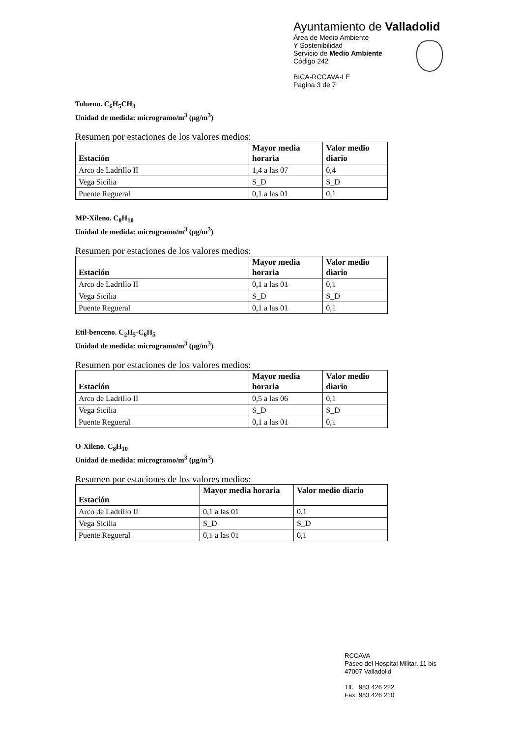Ayuntamiento de Valladolid
Área de Medio Ambiente
Y Sostenibilidad
Servicio de Medio Ambiente
Código 242
BICA-RCCAVA-LE
Página 3 de 7
Tolueno. C<sub>6</sub>H<sub>5</sub>CH<sub>3</sub>
Unidad de medida: microgramo/m<sup>3</sup> (µg/m<sup>3</sup>)
Resumen por estaciones de los valores medios:
| Estación | Mayor media horaria | Valor medio diario |
| --- | --- | --- |
| Arco de Ladrillo II | 1,4 a las 07 | 0,4 |
| Vega Sicilia | S_D | S_D |
| Puente Regueral | 0,1 a las 01 | 0,1 |
MP-Xileno. C<sub>8</sub>H<sub>10</sub>
Unidad de medida: microgramo/m<sup>3</sup> (µg/m<sup>3</sup>)
Resumen por estaciones de los valores medios:
| Estación | Mayor media horaria | Valor medio diario |
| --- | --- | --- |
| Arco de Ladrillo II | 0,1 a las 01 | 0,1 |
| Vega Sicilia | S_D | S_D |
| Puente Regueral | 0,1 a las 01 | 0,1 |
Etil-benceno. C<sub>2</sub>H<sub>5</sub>-C<sub>6</sub>H<sub>5</sub>
Unidad de medida: microgramo/m<sup>3</sup> (µg/m<sup>3</sup>)
Resumen por estaciones de los valores medios:
| Estación | Mayor media horaria | Valor medio diario |
| --- | --- | --- |
| Arco de Ladrillo II | 0,5 a las 06 | 0,1 |
| Vega Sicilia | S_D | S_D |
| Puente Regueral | 0,1 a las 01 | 0,1 |
O-Xileno. C<sub>8</sub>H<sub>10</sub>
Unidad de medida: microgramo/m<sup>3</sup> (µg/m<sup>3</sup>)
Resumen por estaciones de los valores medios:
| Estación | Mayor media horaria | Valor medio diario |
| --- | --- | --- |
| Arco de Ladrillo II | 0,1 a las 01 | 0,1 |
| Vega Sicilia | S_D | S_D |
| Puente Regueral | 0,1 a las 01 | 0,1 |
RCCAVA
Paseo del Hospital Militar, 11 bis
47007 Valladolid
Tlf. 983 426 222
Fax. 983 426 210